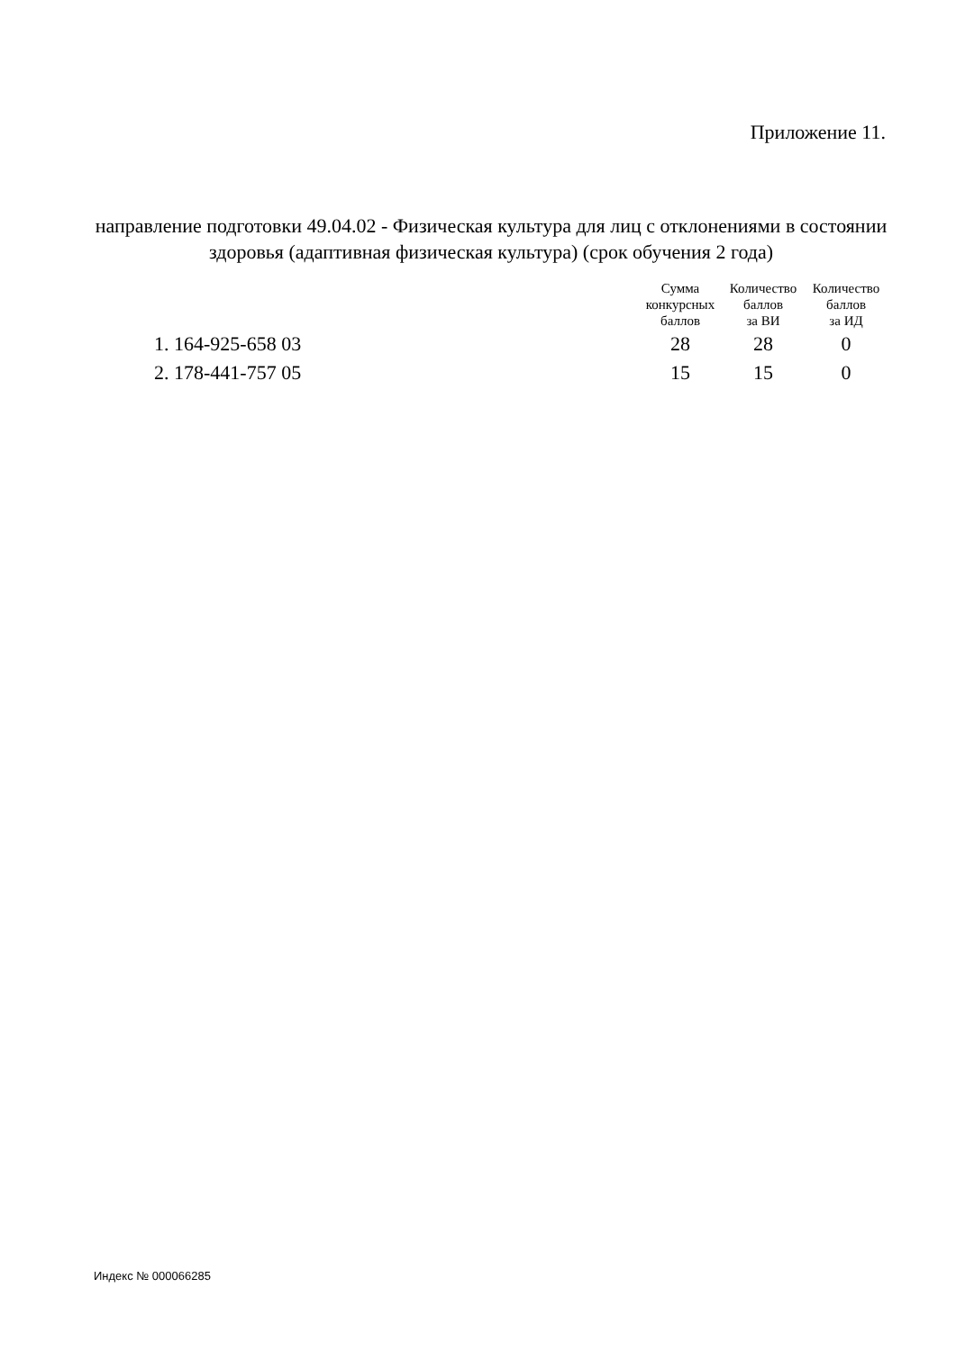Приложение 11.
направление подготовки 49.04.02 - Физическая культура для лиц с отклонениями в состоянии здоровья (адаптивная физическая культура) (срок обучения 2 года)
| | Сумма конкурсных баллов | Количество баллов за ВИ | Количество баллов за ИД |
| --- | --- | --- | --- |
| 1. 164-925-658 03 | 28 | 28 | 0 |
| 2. 178-441-757 05 | 15 | 15 | 0 |
Индекс № 000066285